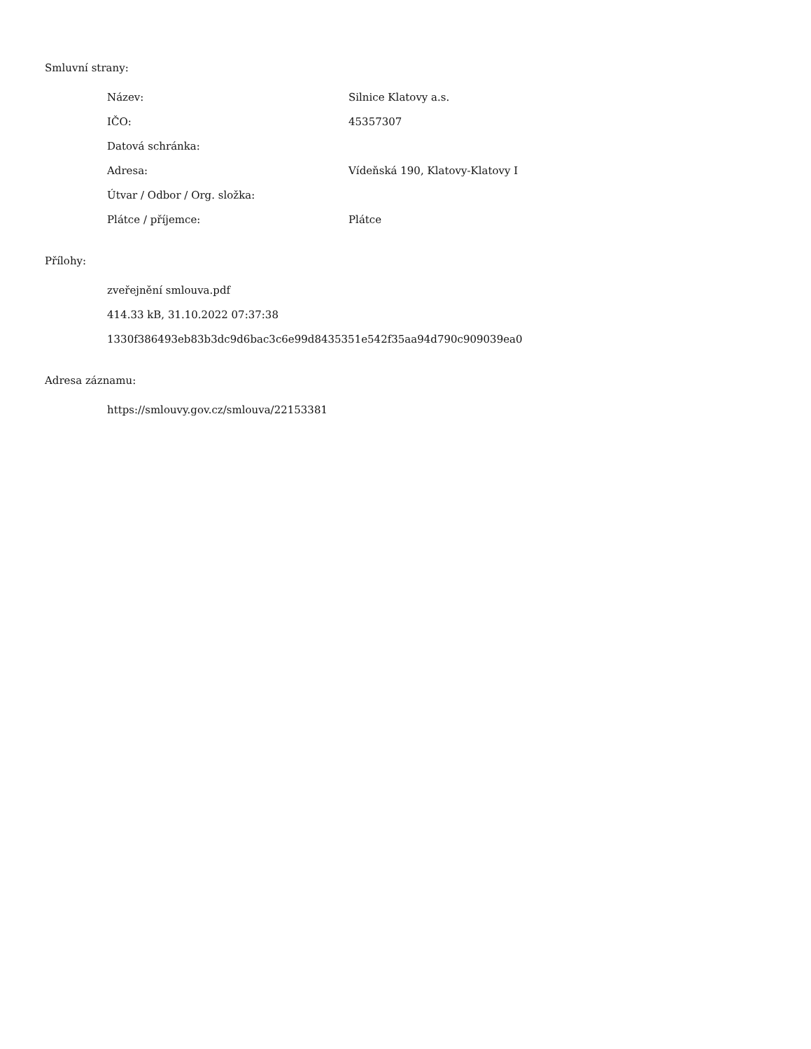Smluvní strany:
| Název: | Silnice Klatovy a.s. |
| IČO: | 45357307 |
| Datová schránka: | |
| Adresa: | Vídeňská 190, Klatovy-Klatovy I |
| Útvar / Odbor / Org. složka: | |
| Plátce / příjemce: | Plátce |
Přílohy:
zveřejnění smlouva.pdf
414.33 kB, 31.10.2022 07:37:38
1330f386493eb83b3dc9d6bac3c6e99d8435351e542f35aa94d790c909039ea0
Adresa záznamu:
https://smlouvy.gov.cz/smlouva/22153381